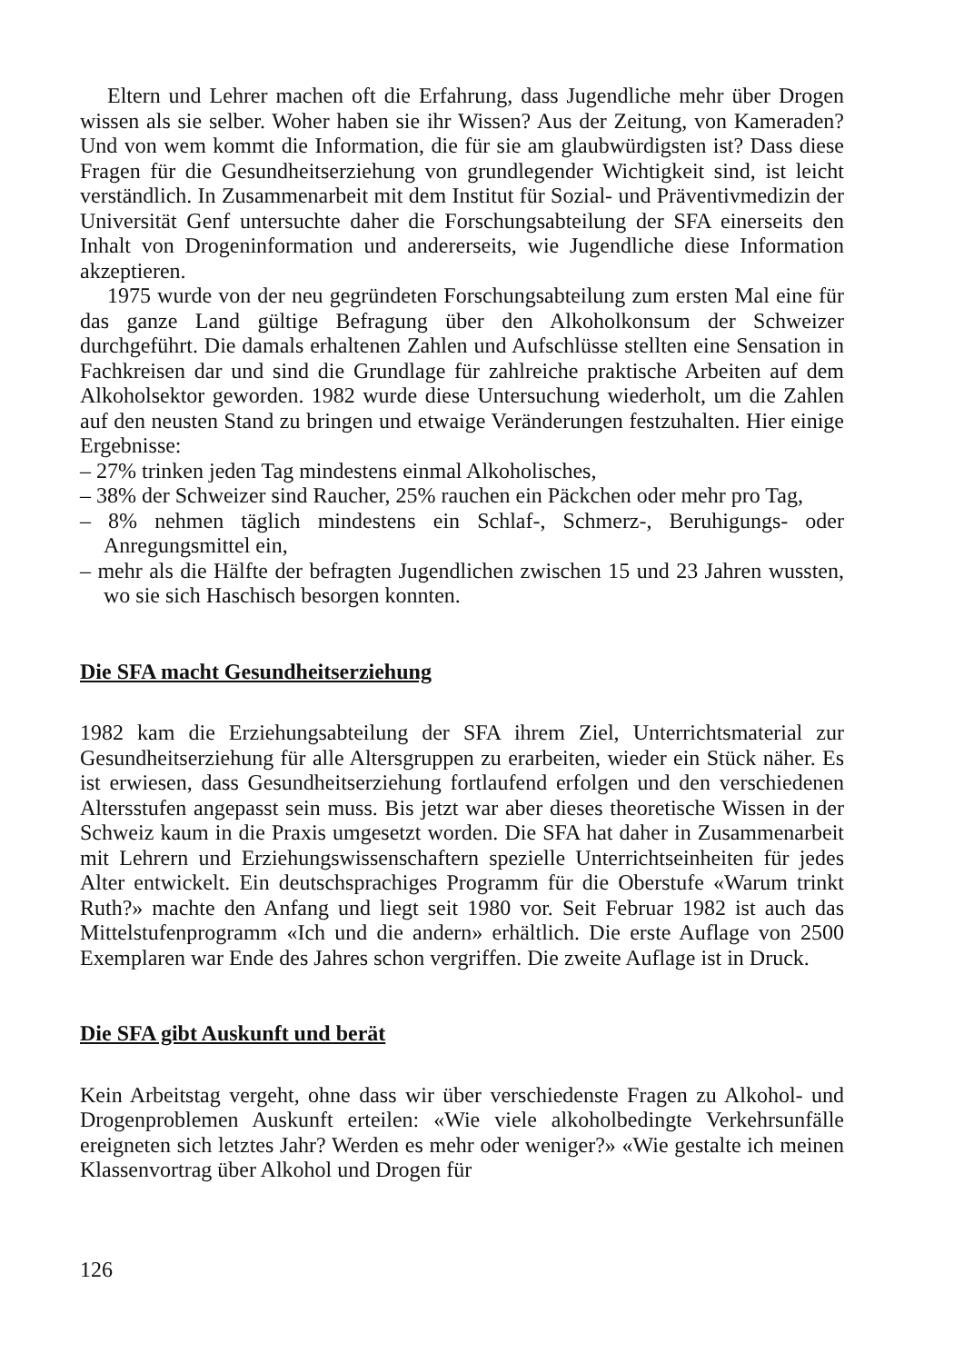Eltern und Lehrer machen oft die Erfahrung, dass Jugendliche mehr über Drogen wissen als sie selber. Woher haben sie ihr Wissen? Aus der Zeitung, von Kameraden? Und von wem kommt die Information, die für sie am glaubwürdigsten ist? Dass diese Fragen für die Gesundheitserziehung von grundlegender Wichtigkeit sind, ist leicht verständlich. In Zusammenarbeit mit dem Institut für Sozial- und Präventivmedizin der Universität Genf untersuchte daher die Forschungsabteilung der SFA einerseits den Inhalt von Drogeninformation und andererseits, wie Jugendliche diese Information akzeptieren.
1975 wurde von der neu gegründeten Forschungsabteilung zum ersten Mal eine für das ganze Land gültige Befragung über den Alkoholkonsum der Schweizer durchgeführt. Die damals erhaltenen Zahlen und Aufschlüsse stellten eine Sensation in Fachkreisen dar und sind die Grundlage für zahlreiche praktische Arbeiten auf dem Alkoholsektor geworden. 1982 wurde diese Untersuchung wiederholt, um die Zahlen auf den neusten Stand zu bringen und etwaige Veränderungen festzuhalten. Hier einige Ergebnisse:
– 27% trinken jeden Tag mindestens einmal Alkoholisches,
– 38% der Schweizer sind Raucher, 25% rauchen ein Päckchen oder mehr pro Tag,
– 8% nehmen täglich mindestens ein Schlaf-, Schmerz-, Beruhigungs- oder Anregungsmittel ein,
– mehr als die Hälfte der befragten Jugendlichen zwischen 15 und 23 Jahren wussten, wo sie sich Haschisch besorgen konnten.
Die SFA macht Gesundheitserziehung
1982 kam die Erziehungsabteilung der SFA ihrem Ziel, Unterrichtsmaterial zur Gesundheitserziehung für alle Altersgruppen zu erarbeiten, wieder ein Stück näher. Es ist erwiesen, dass Gesundheitserziehung fortlaufend erfolgen und den verschiedenen Altersstufen angepasst sein muss. Bis jetzt war aber dieses theoretische Wissen in der Schweiz kaum in die Praxis umgesetzt worden. Die SFA hat daher in Zusammenarbeit mit Lehrern und Erziehungswissenschaftern spezielle Unterrichtseinheiten für jedes Alter entwickelt. Ein deutschsprachiges Programm für die Oberstufe «Warum trinkt Ruth?» machte den Anfang und liegt seit 1980 vor. Seit Februar 1982 ist auch das Mittelstufenprogramm «Ich und die andern» erhältlich. Die erste Auflage von 2500 Exemplaren war Ende des Jahres schon vergriffen. Die zweite Auflage ist in Druck.
Die SFA gibt Auskunft und berät
Kein Arbeitstag vergeht, ohne dass wir über verschiedenste Fragen zu Alkohol- und Drogenproblemen Auskunft erteilen: «Wie viele alkoholbedingte Verkehrsunfälle ereigneten sich letztes Jahr? Werden es mehr oder weniger?» «Wie gestalte ich meinen Klassenvortrag über Alkohol und Drogen für
126